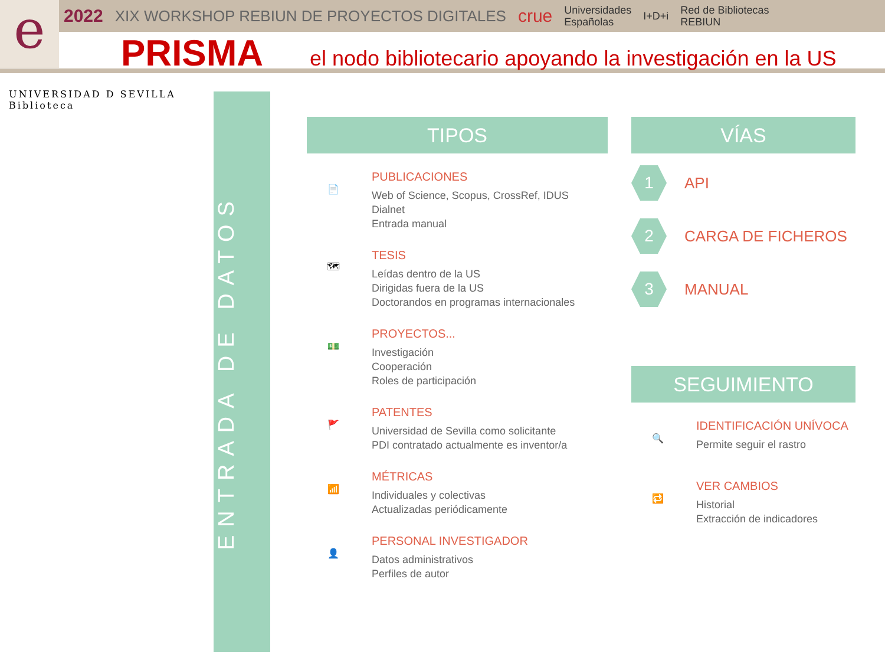e
2022 XIX WORKSHOP REBIUN DE PROYECTOS DIGITALES crue Universidades
Españolas I+D+i Red de Bibliotecas
REBIUN
PRISMA
el nodo bibliotecario apoyando la investigación en la US
UNIVERSIDAD D SEVILLA
Biblioteca
ENTRADA DE DATOS
TIPOS
📄
PUBLICACIONES
Web of Science, Scopus, CrossRef, IDUS
Dialnet
Entrada manual
🗺
TESIS
Leídas dentro de la US
Dirigidas fuera de la US
Doctorandos en programas internacionales
💵
PROYECTOS...
Investigación
Cooperación
Roles de participación
🚩
PATENTES
Universidad de Sevilla como solicitante
PDI contratado actualmente es inventor/a
📶
MÉTRICAS
Individuales y colectivas
Actualizadas periódicamente
👤
PERSONAL INVESTIGADOR
Datos administrativos
Perfiles de autor
VÍAS
1
API
2
CARGA DE FICHEROS
3
MANUAL
SEGUIMIENTO
🔍
IDENTIFICACIÓN UNÍVOCA
Permite seguir el rastro
🔁
VER CAMBIOS
Historial
Extracción de indicadores